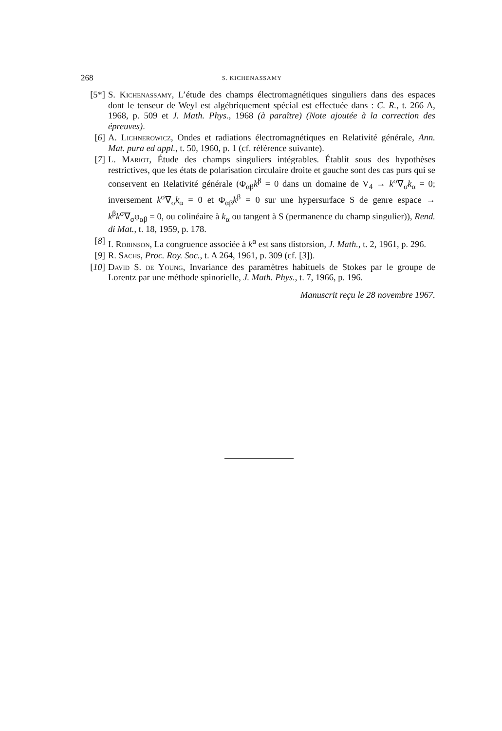268 S. KICHENASSAMY
[5*] S. Kichenassamy, L’étude des champs électromagnétiques singuliers dans des espaces dont le tenseur de Weyl est algébriquement spécial est effectuée dans : C. R., t. 266 A, 1968, p. 509 et J. Math. Phys., 1968 (à paraître) (Note ajoutée à la correction des épreuves).
[6] A. Lichnerowicz, Ondes et radiations électromagnétiques en Relativité générale, Ann. Mat. pura ed appl., t. 50, 1960, p. 1 (cf. référence suivante).
[7] L. Mariot, Étude des champs singuliers intégrables. Établit sous des hypothèses restrictives, que les états de polarisation circulaire droite et gauche sont des cas purs qui se conservent en Relativité générale (Φ<sub>αβ</sub>k<sup>β</sup> = 0 dans un domaine de V<sub>4</sub> → k<sup>σ</sup>∇<sub>σ</sub>k<sub>α</sub> = 0; inversement k<sup>σ</sup>∇<sub>σ</sub>k<sub>α</sub> = 0 et Φ<sub>αβ</sub>k<sup>β</sup> = 0 sur une hypersurface S de genre espace → k<sup>β</sup>k<sup>σ</sup>∇<sub>σ</sub>φ<sub>αβ</sub> = 0, ou colinéaire à k<sub>α</sub> ou tangent à S (permanence du champ singulier)), Rend. di Mat., t. 18, 1959, p. 178.
[8] I. Robinson, La congruence associée à k<sup>α</sup> est sans distorsion, J. Math., t. 2, 1961, p. 296.
[9] R. Sachs, Proc. Roy. Soc., t. A 264, 1961, p. 309 (cf. [3]).
[10] David S. de Young, Invariance des paramètres habituels de Stokes par le groupe de Lorentz par une méthode spinorielle, J. Math. Phys., t. 7, 1966, p. 196.
Manuscrit reçu le 28 novembre 1967.